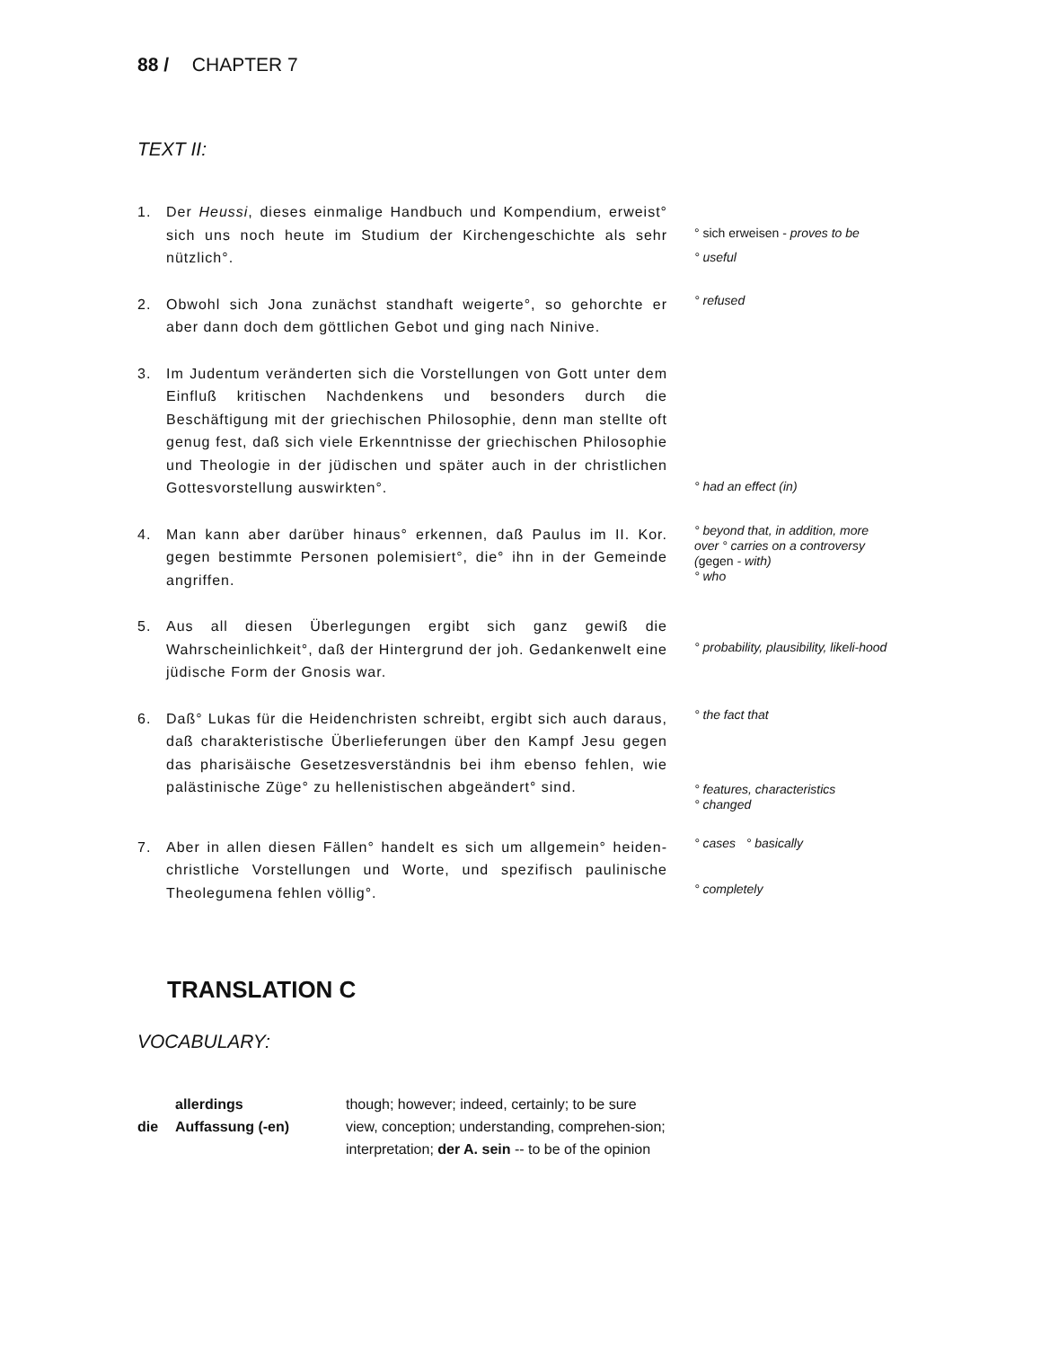88 / CHAPTER 7
TEXT II:
1. Der Heussi, dieses einmalige Handbuch und Kompendium, erweist° sich uns noch heute im Studium der Kirchengeschichte als sehr nützlich°.
° sich erweisen - proves to be
° useful
2. Obwohl sich Jona zunächst standhaft weigerte°, so gehorchte er aber dann doch dem göttlichen Gebot und ging nach Ninive.
° refused
3. Im Judentum veränderten sich die Vorstellungen von Gott unter dem Einfluß kritischen Nachdenkens und besonders durch die Beschäftigung mit der griechischen Philosophie, denn man stellte oft genug fest, daß sich viele Erkenntnisse der griechischen Philosophie und Theologie in der jüdischen und später auch in der christlichen Gottesvorstellung auswirkten°.
° had an effect (in)
4. Man kann aber darüber hinaus° erkennen, daß Paulus im II. Kor. gegen bestimmte Personen polemisiert°, die° ihn in der Gemeinde angriffen.
° beyond that, in addition, more over ° carries on a controversy (gegen - with)
° who
5. Aus all diesen Überlegungen ergibt sich ganz gewiß die Wahrscheinlichkeit°, daß der Hintergrund der joh. Gedankenwelt eine jüdische Form der Gnosis war.
° probability, plausibility, likeli-hood
6. Daß° Lukas für die Heidenchristen schreibt, ergibt sich auch daraus, daß charakteristische Überlieferungen über den Kampf Jesu gegen das pharisäische Gesetzesverständnis bei ihm ebenso fehlen, wie palästinische Züge° zu hellenistischen abgeändert° sind.
° the fact that
° features, characteristics
° changed
7. Aber in allen diesen Fällen° handelt es sich um allgemein° heiden-christliche Vorstellungen und Worte, und spezifisch paulinische Theolegumena fehlen völlig°.
° cases ° basically
° completely
TRANSLATION C
VOCABULARY:
| | allerdings | though; however; indeed, certainly; to be sure |
| die | Auffassung (-en) | view, conception; understanding, comprehen-sion; interpretation; der A. sein -- to be of the opinion |